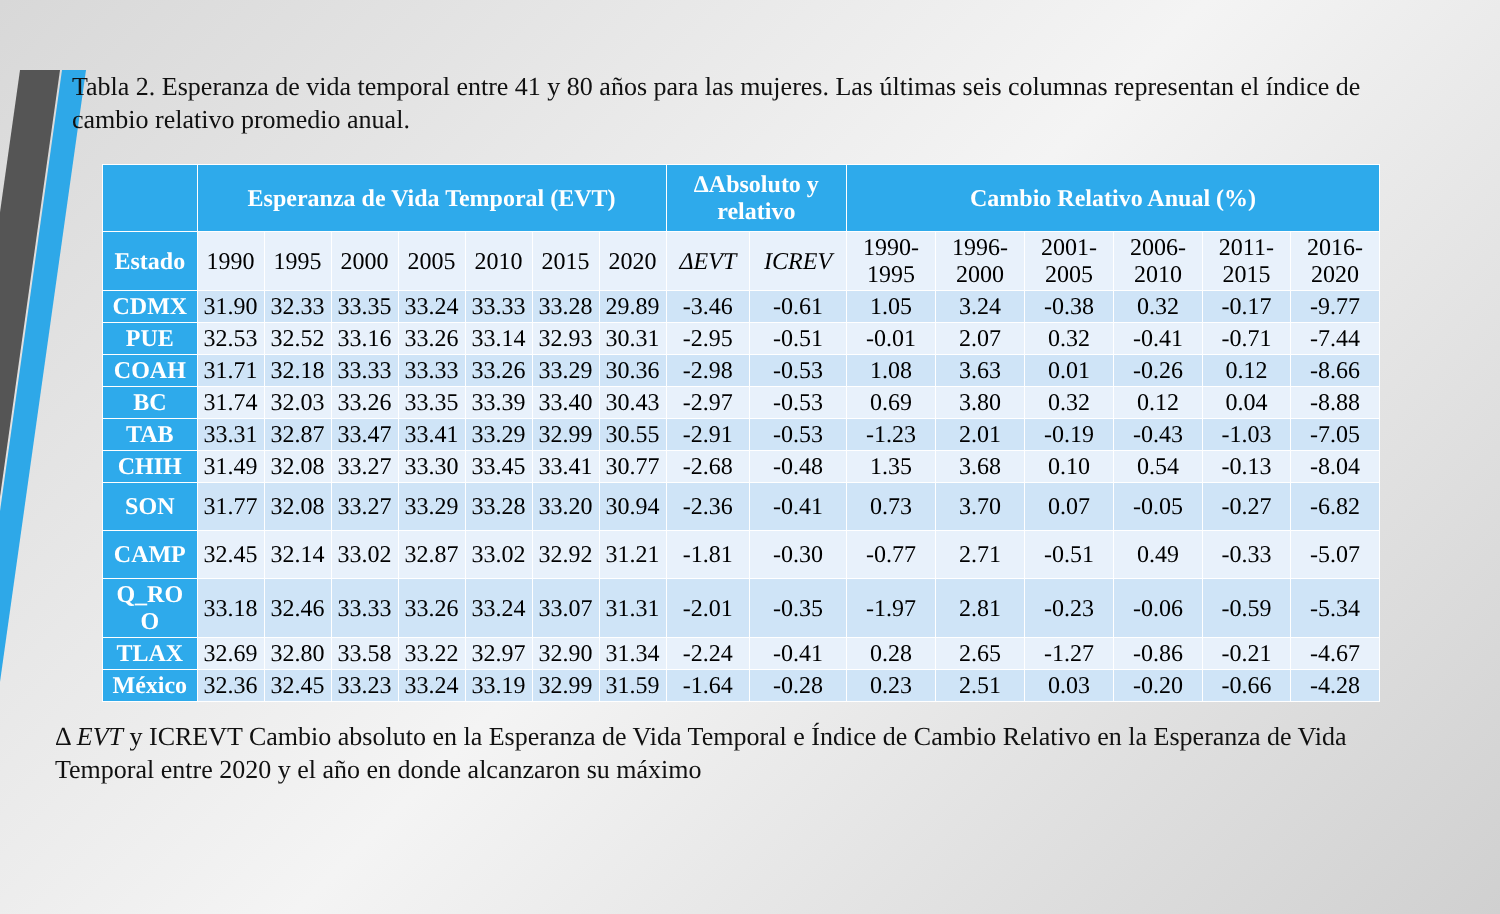Tabla 2. Esperanza de vida temporal entre 41 y 80 años para las mujeres. Las últimas seis columnas representan el índice de cambio relativo promedio anual.
| | Esperanza de Vida Temporal (EVT) | | | | | | | ΔAbsoluto y relativo | | Cambio Relativo Anual (%) | | | | | |
| --- | --- | --- | --- | --- | --- | --- | --- | --- | --- | --- | --- | --- | --- | --- | --- |
| Estado | 1990 | 1995 | 2000 | 2005 | 2010 | 2015 | 2020 | ΔEVT | ICREV | 1990-1995 | 1996-2000 | 2001-2005 | 2006-2010 | 2011-2015 | 2016-2020 |
| CDMX | 31.90 | 32.33 | 33.35 | 33.24 | 33.33 | 33.28 | 29.89 | -3.46 | -0.61 | 1.05 | 3.24 | -0.38 | 0.32 | -0.17 | -9.77 |
| PUE | 32.53 | 32.52 | 33.16 | 33.26 | 33.14 | 32.93 | 30.31 | -2.95 | -0.51 | -0.01 | 2.07 | 0.32 | -0.41 | -0.71 | -7.44 |
| COAH | 31.71 | 32.18 | 33.33 | 33.33 | 33.26 | 33.29 | 30.36 | -2.98 | -0.53 | 1.08 | 3.63 | 0.01 | -0.26 | 0.12 | -8.66 |
| BC | 31.74 | 32.03 | 33.26 | 33.35 | 33.39 | 33.40 | 30.43 | -2.97 | -0.53 | 0.69 | 3.80 | 0.32 | 0.12 | 0.04 | -8.88 |
| TAB | 33.31 | 32.87 | 33.47 | 33.41 | 33.29 | 32.99 | 30.55 | -2.91 | -0.53 | -1.23 | 2.01 | -0.19 | -0.43 | -1.03 | -7.05 |
| CHIH | 31.49 | 32.08 | 33.27 | 33.30 | 33.45 | 33.41 | 30.77 | -2.68 | -0.48 | 1.35 | 3.68 | 0.10 | 0.54 | -0.13 | -8.04 |
| SON | 31.77 | 32.08 | 33.27 | 33.29 | 33.28 | 33.20 | 30.94 | -2.36 | -0.41 | 0.73 | 3.70 | 0.07 | -0.05 | -0.27 | -6.82 |
| CAMP | 32.45 | 32.14 | 33.02 | 32.87 | 33.02 | 32.92 | 31.21 | -1.81 | -0.30 | -0.77 | 2.71 | -0.51 | 0.49 | -0.33 | -5.07 |
| Q_RO O | 33.18 | 32.46 | 33.33 | 33.26 | 33.24 | 33.07 | 31.31 | -2.01 | -0.35 | -1.97 | 2.81 | -0.23 | -0.06 | -0.59 | -5.34 |
| TLAX | 32.69 | 32.80 | 33.58 | 33.22 | 32.97 | 32.90 | 31.34 | -2.24 | -0.41 | 0.28 | 2.65 | -1.27 | -0.86 | -0.21 | -4.67 |
| México | 32.36 | 32.45 | 33.23 | 33.24 | 33.19 | 32.99 | 31.59 | -1.64 | -0.28 | 0.23 | 2.51 | 0.03 | -0.20 | -0.66 | -4.28 |
Δ EVT y ICREVT Cambio absoluto en la Esperanza de Vida Temporal e Índice de Cambio Relativo en la Esperanza de Vida Temporal entre 2020 y el año en donde alcanzaron su máximo